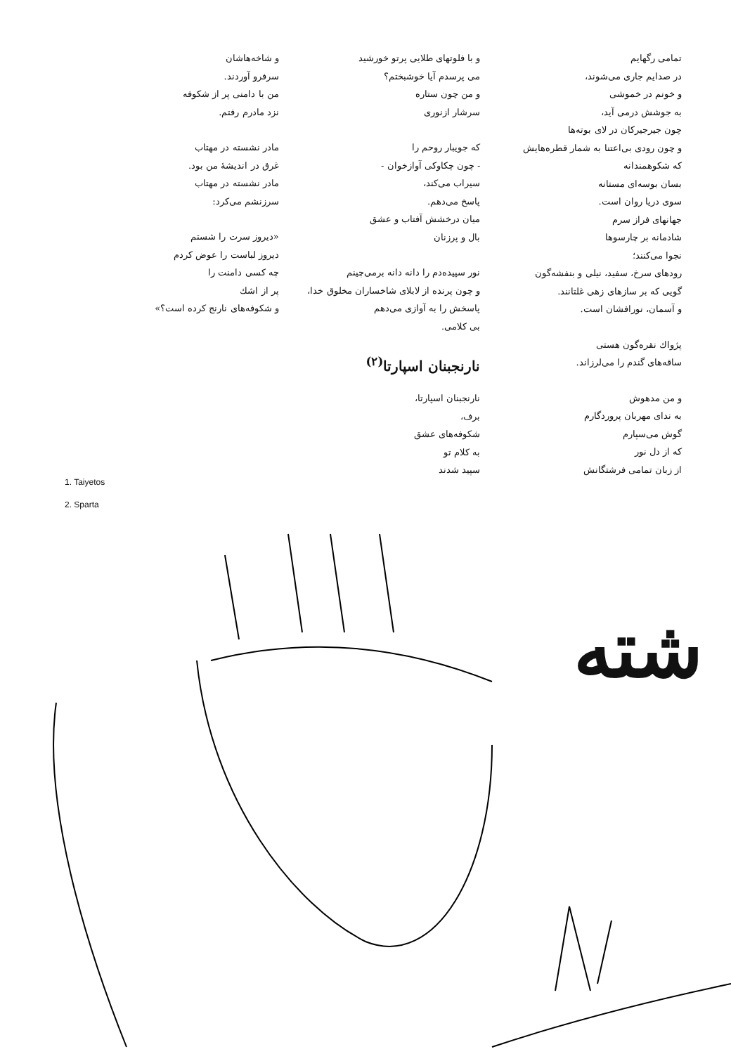تمامی رگهایم
در صدایم جاری می‌شوند،
و خونم در خموشی
به جوشش درمی آید،
چون جیرجیرکان در لای بوته‌ها
و چون رودی بی‌اعتنا به شمار قطره‌هایش
که شکوهمندانه
بسان بوسه‌ای مستانه
سوی دریا روان است.
جهانهای فراز سرم
شادمانه بر چارسوها
نجوا می‌کنند؛
رودهای سرخ، سفید، نیلی و بنفشه‌گون
گویی که بر سازهای زهی غلتانند.
و آسمان، نورافشان است.
پژواك نقره‌گون هستی
ساقه‌های گندم را می‌لرزاند.
و من مدهوش
به ندای مهربان پروردگارم
گوش می‌سپارم
که از دل نور
از زبان تمامی فرشتگانش
و با فلوتهای طلایی پرتو خورشید
می پرسدم آیا خوشبختم؟
و من چون ستاره
سرشار ازنوری
که جویبار روحم را
- چون چکاوکی آوازخوان -
سیراب می‌کند،
پاسخ می‌دهم.
میان درخشش آفتاب و عشق
بال و پرزنان
نور سپیده‌دم را دانه دانه برمی‌چینم
و چون پرنده از لابلای شاخساران مخلوق خدا،
پاسخش را به آوازی می‌دهم
بی کلامی.
نارنجبنان اسپارتا<sup>(۲)</sup>
نارنجبنان اسپارتا،
برف،
شکوفه‌های عشق
به کلام تو
سپید شدند
و شاخه‌هاشان
سرفرو آوردند.
من با دامنی پر از شکوفه
نزد مادرم رفتم.
مادر نشسته در مهتاب
غرق در اندیشهٔ من بود.
مادر نشسته در مهتاب
سرزنشم می‌کرد:
«دیروز سرت را شستم
دیروز لباست را عوض کردم
چه کسی دامنت را
پر از اشك
و شکوفه‌های نارنج کرده است؟»
1. Taiyetos
2. Sparta
شته